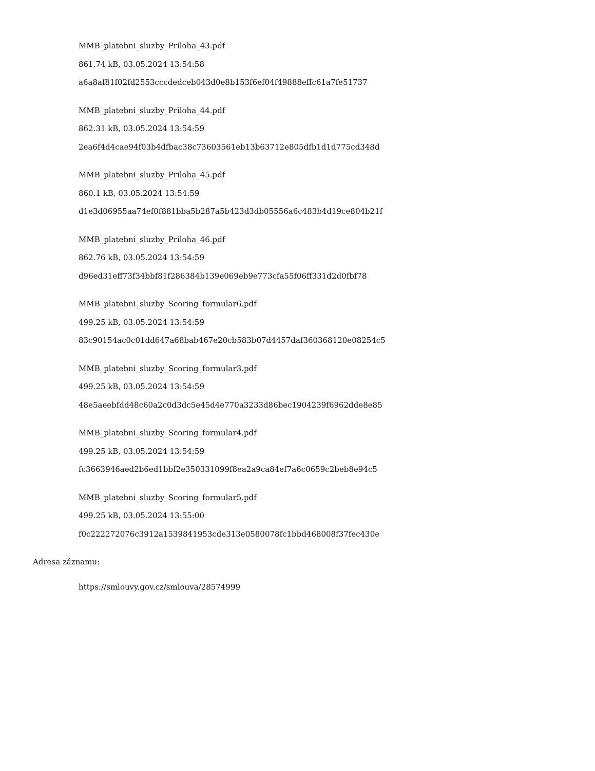MMB_platebni_sluzby_Priloha_43.pdf
861.74 kB, 03.05.2024 13:54:58
a6a8af81f02fd2553cccdedceb043d0e8b153f6ef04f49888effc61a7fe51737
MMB_platebni_sluzby_Priloha_44.pdf
862.31 kB, 03.05.2024 13:54:59
2ea6f4d4cae94f03b4dfbac38c73603561eb13b63712e805dfb1d1d775cd348d
MMB_platebni_sluzby_Priloha_45.pdf
860.1 kB, 03.05.2024 13:54:59
d1e3d06955aa74ef0f881bba5b287a5b423d3db05556a6c483b4d19ce804b21f
MMB_platebni_sluzby_Priloha_46.pdf
862.76 kB, 03.05.2024 13:54:59
d96ed31eff73f34bbf81f286384b139e069eb9e773cfa55f06ff331d2d0fbf78
MMB_platebni_sluzby_Scoring_formular6.pdf
499.25 kB, 03.05.2024 13:54:59
83c90154ac0c01dd647a68bab467e20cb583b07d4457daf360368120e08254c5
MMB_platebni_sluzby_Scoring_formular3.pdf
499.25 kB, 03.05.2024 13:54:59
48e5aeebfdd48c60a2c0d3dc5e45d4e770a3233d86bec1904239f6962dde8e85
MMB_platebni_sluzby_Scoring_formular4.pdf
499.25 kB, 03.05.2024 13:54:59
fc3663946aed2b6ed1bbf2e350331099f8ea2a9ca84ef7a6c0659c2beb8e94c5
MMB_platebni_sluzby_Scoring_formular5.pdf
499.25 kB, 03.05.2024 13:55:00
f0c222272076c3912a1539841953cde313e0580078fc1bbd468008f37fec430e
Adresa záznamu:
https://smlouvy.gov.cz/smlouva/28574999